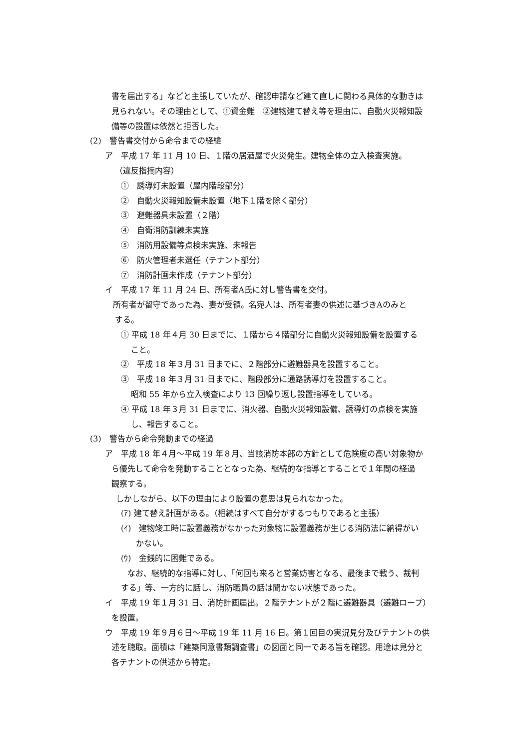書を届出する」などと主張していたが、確認申請など建て直しに関わる具体的な動きは
見られない。その理由として、①資金難　②建物建て替え等を理由に、自動火災報知設
備等の設置は依然と拒否した。
(2)　警告書交付から命令までの経緯
ア　平成 17 年 11 月 10 日、１階の居酒屋で火災発生。建物全体の立入検査実施。
（違反指摘内容）
①　誘導灯未設置（屋内階段部分）
②　自動火災報知設備未設置（地下１階を除く部分）
③　避難器具未設置（２階）
④　自衛消防訓練未実施
⑤　消防用設備等点検未実施、未報告
⑥　防火管理者未選任（テナント部分）
⑦　消防計画未作成（テナント部分）
イ　平成 17 年 11 月 24 日、所有者A氏に対し警告書を交付。
　所有者が留守であった為、妻が受領。名宛人は、所有者妻の供述に基づきAのみと
する。
① 平成 18 年４月 30 日までに、１階から４階部分に自動火災報知設備を設置する
こと。
②　平成 18 年３月 31 日までに、２階部分に避難器具を設置すること。
③　平成 18 年３月 31 日までに、階段部分に通路誘導灯を設置すること。
昭和 55 年から立入検査により 13 回繰り返し設置指導をしている。
④ 平成 18 年３月 31 日までに、消火器、自動火災報知設備、誘導灯の点検を実施
し、報告すること。
(3)　警告から命令発動までの経過
ア　平成 18 年４月～平成 19 年８月、当該消防本部の方針として危険度の高い対象物か
ら優先して命令を発動することとなった為、継続的な指導とすることで１年間の経過
観察する。
しかしながら、以下の理由により設置の意思は見られなかった。
(ｱ) 建て替え計画がある。（相続はすべて自分がするつもりであると主張）
(ｲ)　建物竣工時に設置義務がなかった対象物に設置義務が生じる消防法に納得がい
かない。
(ｳ)　金銭的に困難である。
なお、継続的な指導に対し、「何回も来ると営業妨害となる、最後まで戦う、裁判
する」等、一方的に話し、消防職員の話は聞かない状態であった。
イ　平成 19 年１月 31 日、消防計画届出。２階テナントが２階に避難器具（避難ロープ）
を設置。
ウ　平成 19 年９月６日～平成 19 年 11 月 16 日。第１回目の実況見分及びテナントの供
述を聴取。面積は「建築同意書類調査書」の図面と同一である旨を確認。用途は見分と
各テナントの供述から特定。